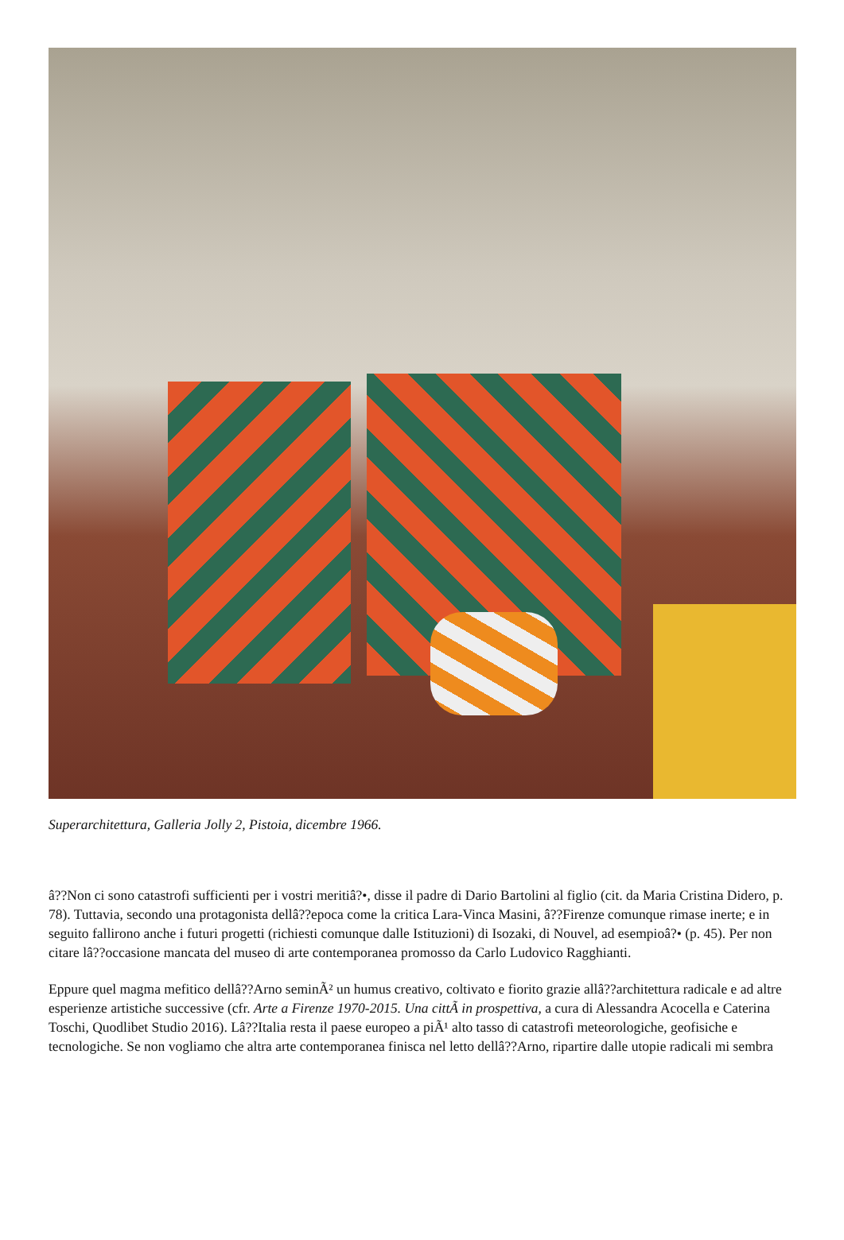Superarchitettura, Galleria Jolly 2, Pistoia, dicembre 1966.
â??Non ci sono catastrofi sufficienti per i vostri meritiâ?•, disse il padre di Dario Bartolini al figlio (cit. da Maria Cristina Didero, p. 78). Tuttavia, secondo una protagonista dellâ??epoca come la critica Lara-Vinca Masini, â??Firenze comunque rimase inerte; e in seguito fallirono anche i futuri progetti (richiesti comunque dalle Istituzioni) di Isozaki, di Nouvel, ad esempioâ?• (p. 45). Per non citare lâ??occasione mancata del museo di arte contemporanea promosso da Carlo Ludovico Ragghianti.
Eppure quel magma mefitico dellâ??Arno seminÃ² un humus creativo, coltivato e fiorito grazie allâ??architettura radicale e ad altre esperienze artistiche successive (cfr. Arte a Firenze 1970-2015. Una cittÃ in prospettiva, a cura di Alessandra Acocella e Caterina Toschi, Quodlibet Studio 2016). Lâ??Italia resta il paese europeo a piÃ¹ alto tasso di catastrofi meteorologiche, geofisiche e tecnologiche. Se non vogliamo che altra arte contemporanea finisca nel letto dellâ??Arno, ripartire dalle utopie radicali mi sembra